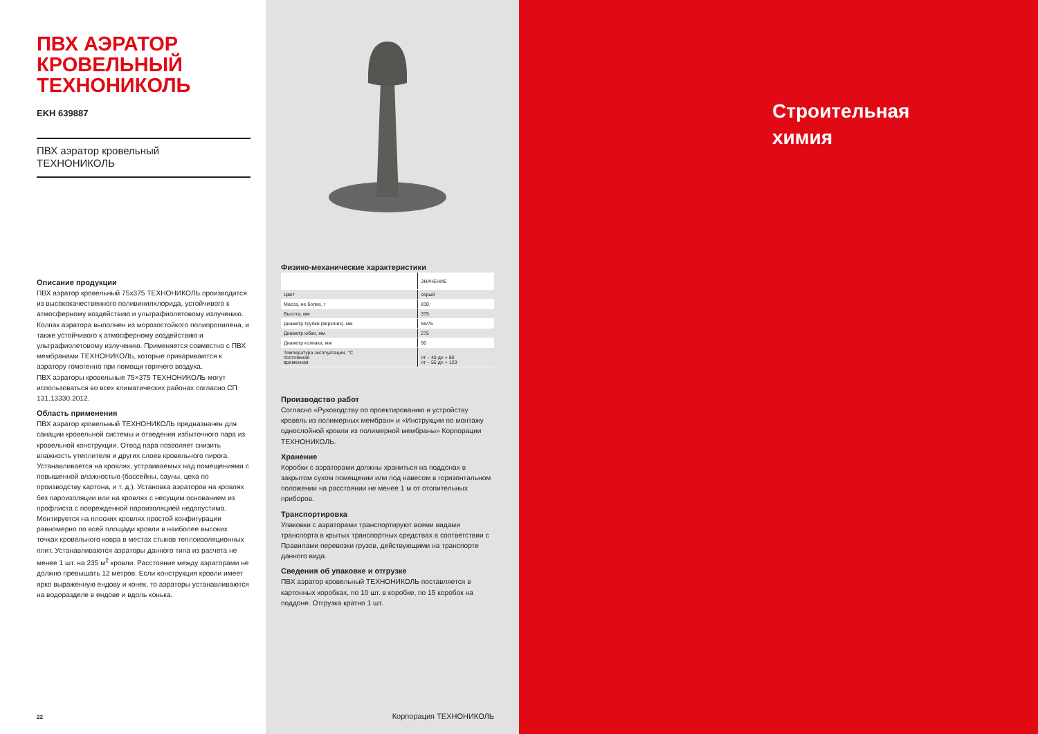ПВХ АЭРАТОР КРОВЕЛЬНЫЙ ТЕХНОНИКОЛЬ
EKH 639887
ПВХ аэратор кровельный
ТЕХНОНИКОЛЬ
Описание продукции
ПВХ аэратор кровельный 75x375 ТЕХНОНИКОЛЬ производится из высококачественного поливинилхлорида, устойчивого к атмосферному воздействию и ультрафиолетовому излучению. Колпак аэратора выполнен из морозостойкого полипропилена, и также устойчивого к атмосферному воздействию и ультрафиолетовому излучению. Применяется совместно с ПВХ мембранами ТЕХНОНИКОЛЬ, которые привариваются к аэратору гомогенно при помощи горячего воздуха.
ПВХ аэраторы кровельные 75×375 ТЕХНОНИКОЛЬ могут использоваться во всех климатических районах согласно СП 131.13330.2012.
Область применения
ПВХ аэратор кровельный ТЕХНОНИКОЛЬ предназначен для санации кровельной системы и отведения избыточного пара из кровельной конструкции. Отвод пара позволяет снизить влажность утеплителя и других слоев кровельного пирога. Устанавливается на кровлях, устраиваемых над помещениями с повышенной влажностью (бассейны, сауны, цеха по производству картона, и т. д.). Установка аэраторов на кровлях без пароизоляции или на кровлях с несущим основанием из профлиста с поврежденной пароизоляцией недопустима. Монтируется на плоских кровлях простой конфигурации равномерно по всей площади кровли в наиболее высоких точках кровельного ковра в местах стыков теплоизоляционных плит. Устанавливаются аэраторы данного типа из расчета не менее 1 шт. на 235 м<sup>2</sup> кровли. Расстояние между аэраторами не должно превышать 12 метров. Если конструкция кровли имеет ярко выраженную ендову и конек, то аэраторы устанавливаются на водоразделе в ендове и вдоль конька.
22
Физико-механические характеристики
| | ЗНАЧЕНИЕ |
| --- | --- |
| Цвет | серый |
| Масса, не более, г | 830 |
| Высота, мм | 375 |
| Диаметр трубки (верх/низ), мм | 55/75 |
| Диаметр юбки, мм | 275 |
| Диаметр колпака, мм | 90 |
| Температура эксплуатации, °C постоянная временная | от – 40 до + 80 от – 55 до + 120 |
Производство работ
Согласно «Руководству по проектированию и устройству кровель из полимерных мембран» и «Инструкции по монтажу однослойной кровли из полимерной мембраны» Корпорации ТЕХНОНИКОЛЬ.
Хранение
Коробки с аэраторами должны храниться на поддонах в закрытом сухом помещении или под навесом в горизонтальном положении на расстоянии не менее 1 м от отопительных приборов.
Транспортировка
Упаковки с аэраторами транспортируют всеми видами транспорта в крытых транспортных средствах в соответствии с Правилами перевозки грузов, действующими на транспорте данного вида.
Сведения об упаковке и отгрузке
ПВХ аэратор кровельный ТЕХНОНИКОЛЬ поставляется в картонных коробках, по 10 шт. в коробке, по 15 коробок на поддоне. Отгрузка кратно 1 шт.
Корпорация ТЕХНОНИКОЛЬ
Строительная
химия